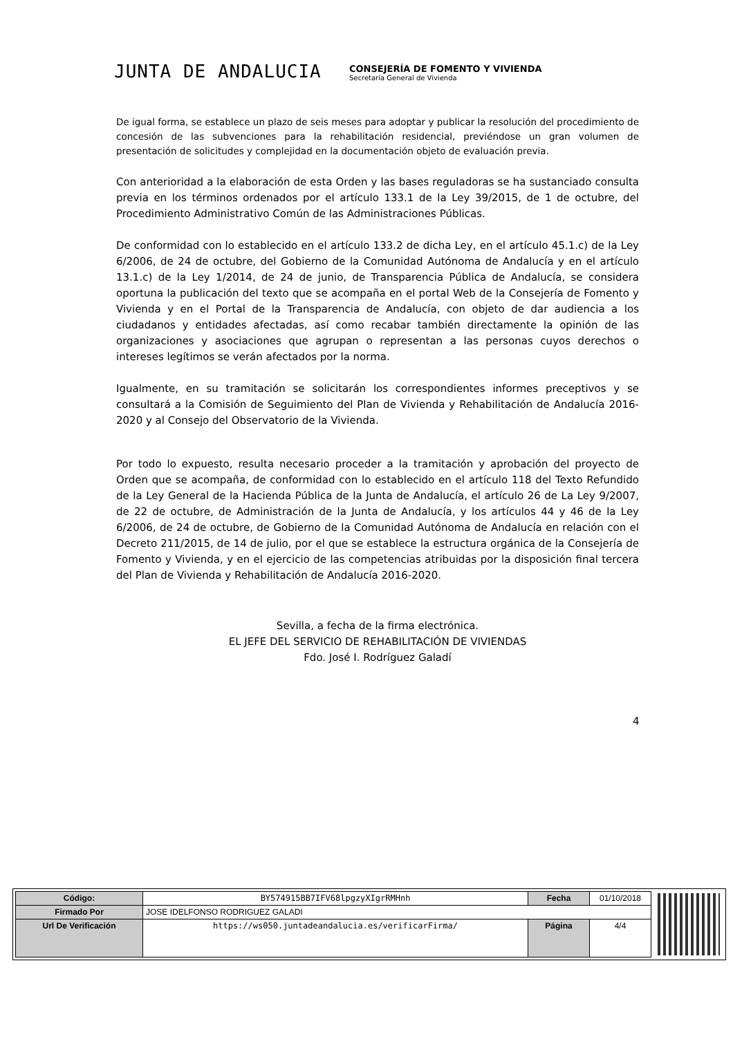JUNTA DE ANDALUCIA
CONSEJERÍA DE FOMENTO Y VIVIENDA
Secretaría General de Vivienda
De igual forma, se establece un plazo de seis meses para adoptar y publicar la resolución del procedimiento de concesión de las subvenciones para la rehabilitación residencial, previéndose un gran volumen de presentación de solicitudes y complejidad en la documentación objeto de evaluación previa.
Con anterioridad a la elaboración de esta Orden y las bases reguladoras se ha sustanciado consulta previa en los términos ordenados por el artículo 133.1 de la Ley 39/2015, de 1 de octubre, del Procedimiento Administrativo Común de las Administraciones Públicas.
De conformidad con lo establecido en el artículo 133.2 de dicha Ley, en el artículo 45.1.c) de la Ley 6/2006, de 24 de octubre, del Gobierno de la Comunidad Autónoma de Andalucía y en el artículo 13.1.c) de la Ley 1/2014, de 24 de junio, de Transparencia Pública de Andalucía, se considera oportuna la publicación del texto que se acompaña en el portal Web de la Consejería de Fomento y Vivienda y en el Portal de la Transparencia de Andalucía, con objeto de dar audiencia a los ciudadanos y entidades afectadas, así como recabar también directamente la opinión de las organizaciones y asociaciones que agrupan o representan a las personas cuyos derechos o intereses legítimos se verán afectados por la norma.
Igualmente, en su tramitación se solicitarán los correspondientes informes preceptivos y se consultará a la Comisión de Seguimiento del Plan de Vivienda y Rehabilitación de Andalucía 2016-2020 y al Consejo del Observatorio de la Vivienda.
Por todo lo expuesto, resulta necesario proceder a la tramitación y aprobación del proyecto de Orden que se acompaña, de conformidad con lo establecido en el artículo 118 del Texto Refundido de la Ley General de la Hacienda Pública de la Junta de Andalucía, el artículo 26 de La Ley 9/2007, de 22 de octubre, de Administración de la Junta de Andalucía, y los artículos 44 y 46 de la Ley 6/2006, de 24 de octubre, de Gobierno de la Comunidad Autónoma de Andalucía en relación con el Decreto 211/2015, de 14 de julio, por el que se establece la estructura orgánica de la Consejería de Fomento y Vivienda, y en el ejercicio de las competencias atribuidas por la disposición final tercera del Plan de Vivienda y Rehabilitación de Andalucía 2016-2020.
Sevilla, a fecha de la firma electrónica.
EL JEFE DEL SERVICIO DE REHABILITACIÓN DE VIVIENDAS
Fdo. José I. Rodríguez Galadí
4
| Código: | BY574915BB7IFV68lpgzyXIgrRMHnh | Fecha | 01/10/2018 |
| Firmado Por | JOSE IDELFONSO RODRIGUEZ GALADI | | |
| Url De Verificación | https://ws050.juntadeandalucia.es/verificarFirma/ | Página | 4/4 |